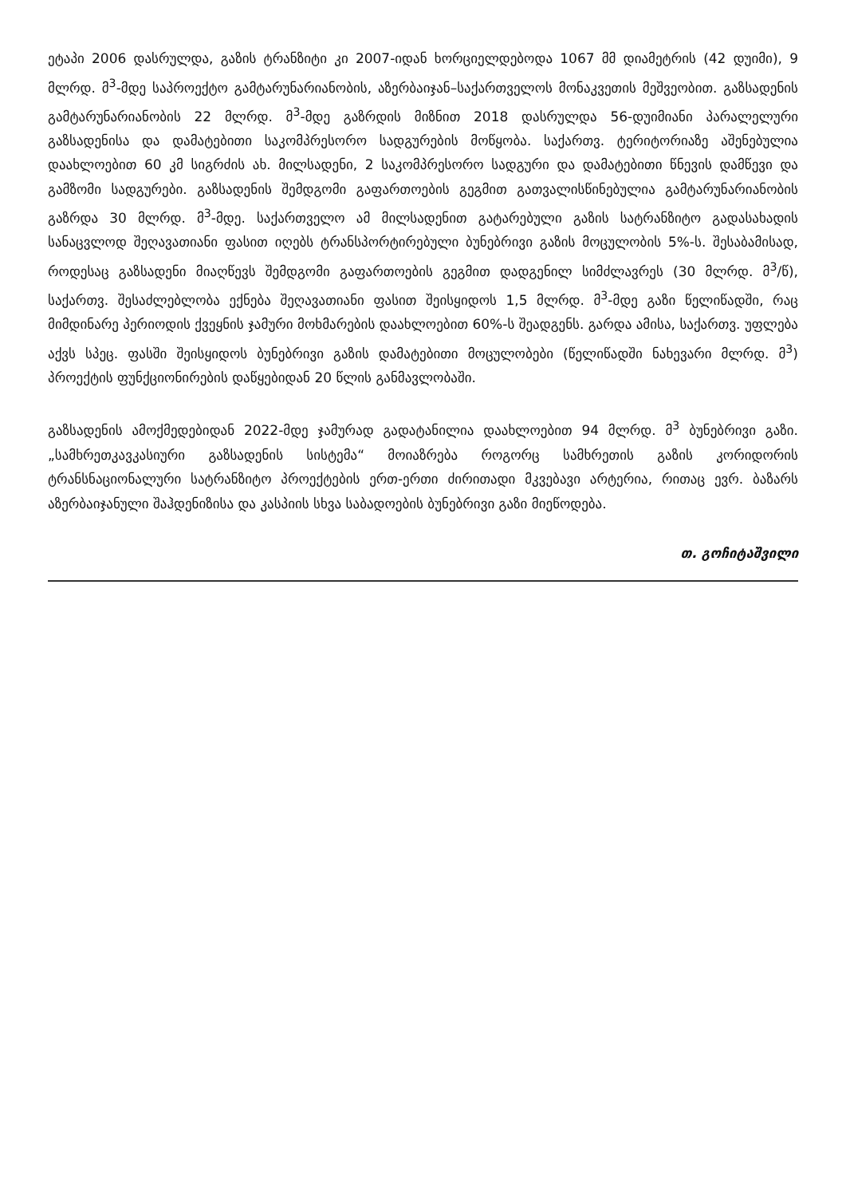ეტაპი 2006 დასრულდა, გაზის ტრანზიტი კი 2007-იდან ხორციელდებოდა 1067 მმ დიამეტრის (42 დუიმი), 9 მლრდ. მ<sup>3</sup>-მდე საპროექტო გამტარუნარიანობის, აზერბაიჯან–საქართველოს მონაკვეთის მეშვეობით. გაზსადენის გამტარუნარიანობის 22 მლრდ. მ<sup>3</sup>-მდე გაზრდის მიზნით 2018 დასრულდა 56-დუიმიანი პარალელური გაზსადენისა და დამატებითი საკომპრესორო სადგურების მოწყობა. საქართვ. ტერიტორიაზე აშენებულია დაახლოებით 60 კმ სიგრძის ახ. მილსადენი, 2 საკომპრესორო სადგური და დამატებითი წნევის დამწევი და გამზომი სადგურები. გაზსადენის შემდგომი გაფართოების გეგმით გათვალისწინებულია გამტარუნარიანობის გაზრდა 30 მლრდ. მ<sup>3</sup>-მდე. საქართველო ამ მილსადენით გატარებული გაზის სატრანზიტო გადასახადის სანაცვლოდ შეღავათიანი ფასით იღებს ტრანსპორტირებული ბუნებრივი გაზის მოცულობის 5%-ს. შესაბამისად, როდესაც გაზსადენი მიაღწევს შემდგომი გაფართოების გეგმით დადგენილ სიმძლავრეს (30 მლრდ. მ<sup>3</sup>/წ), საქართვ. შესაძლებლობა ექნება შეღავათიანი ფასით შეისყიდოს 1,5 მლრდ. მ<sup>3</sup>-მდე გაზი წელიწადში, რაც მიმდინარე პერიოდის ქვეყნის ჯამური მოხმარების დაახლოებით 60%-ს შეადგენს. გარდა ამისა, საქართვ. უფლება აქვს სპეც. ფასში შეისყიდოს ბუნებრივი გაზის დამატებითი მოცულობები (წელიწადში ნახევარი მლრდ. მ<sup>3</sup>) პროექტის ფუნქციონირების დაწყებიდან 20 წლის განმავლობაში.
გაზსადენის ამოქმედებიდან 2022-მდე ჯამურად გადატანილია დაახლოებით 94 მლრდ. მ<sup>3</sup> ბუნებრივი გაზი. „სამხრეთკავკასიური გაზსადენის სისტემა“ მოიაზრება როგორც სამხრეთის გაზის კორიდორის ტრანსნაციონალური სატრანზიტო პროექტების ერთ-ერთი ძირითადი მკვებავი არტერია, რითაც ევრ. ბაზარს აზერბაიჯანული შაჰდენიზისა და კასპიის სხვა საბადოების ბუნებრივი გაზი მიეწოდება.
თ. გოჩიტაშვილი